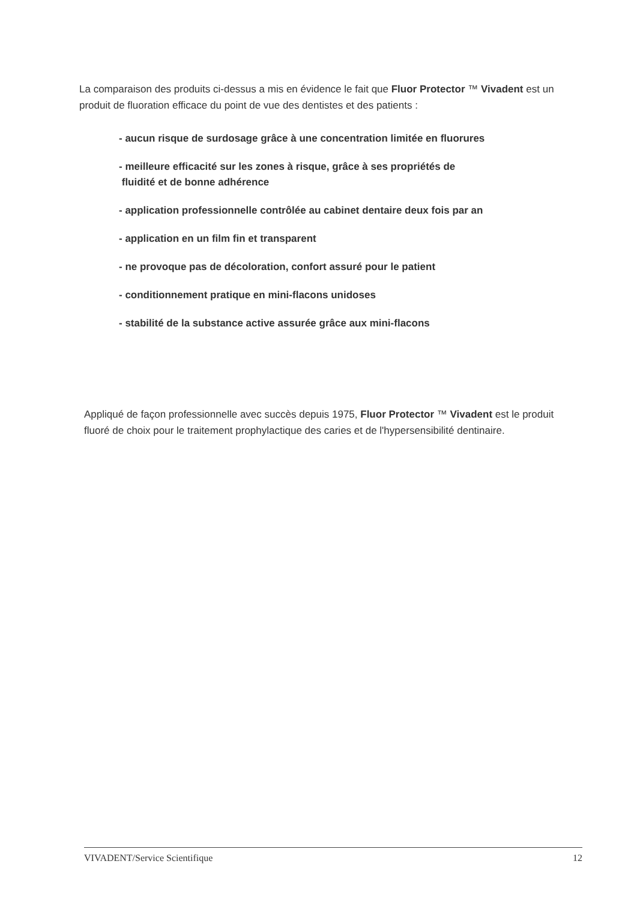La comparaison des produits ci-dessus a mis en évidence le fait que Fluor Protector ™ Vivadent est un produit de fluoration efficace du point de vue des dentistes et des patients :
- aucun risque de surdosage grâce à une concentration limitée en fluorures
- meilleure efficacité sur les zones à risque, grâce à ses propriétés de
fluidité et de bonne adhérence
- application professionnelle contrôlée au cabinet dentaire deux fois par an
- application en un film fin et transparent
- ne provoque pas de décoloration, confort assuré pour le patient
- conditionnement pratique en mini-flacons unidoses
- stabilité de la substance active assurée grâce aux mini-flacons
Appliqué de façon professionnelle avec succès depuis 1975, Fluor Protector ™ Vivadent est le produit fluoré de choix pour le traitement prophylactique des caries et de l'hypersensibilité dentinaire.
VIVADENT/Service Scientifique 12